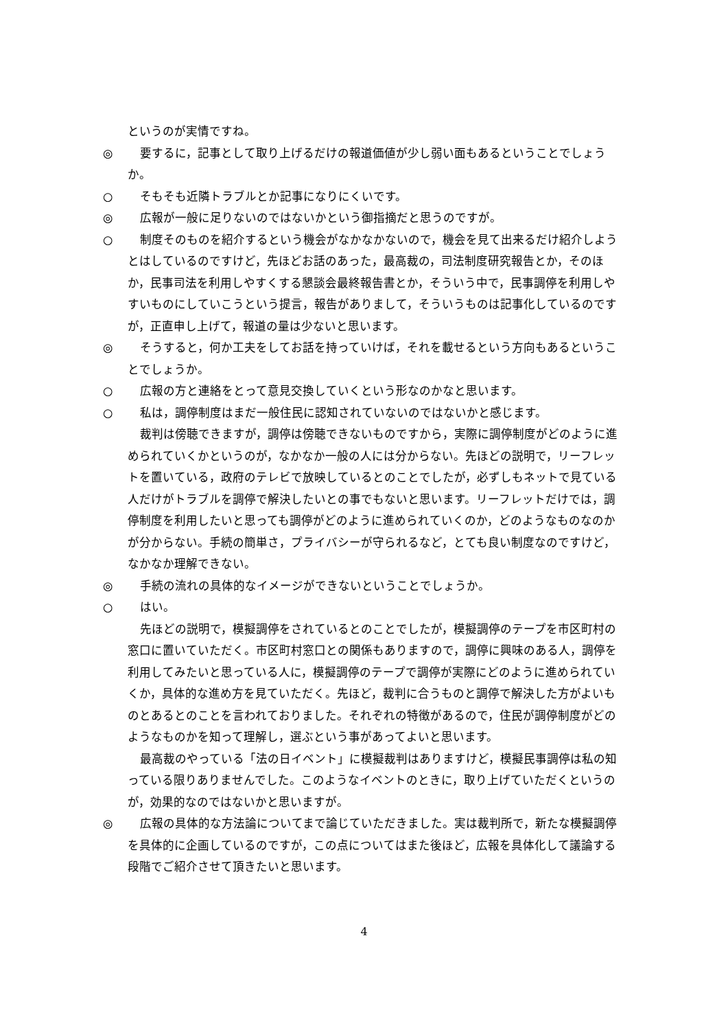というのが実情ですね。
◎ 要するに，記事として取り上げるだけの報道価値が少し弱い面もあるということでしょうか。
○ そもそも近隣トラブルとか記事になりにくいです。
◎ 広報が一般に足りないのではないかという御指摘だと思うのですが。
○ 制度そのものを紹介するという機会がなかなかないので，機会を見て出来るだけ紹介しようとはしているのですけど，先ほどお話のあった，最高裁の，司法制度研究報告とか，そのほか，民事司法を利用しやすくする懇談会最終報告書とか，そういう中で，民事調停を利用しやすいものにしていこうという提言，報告がありまして，そういうものは記事化しているのですが，正直申し上げて，報道の量は少ないと思います。
◎ そうすると，何か工夫をしてお話を持っていけば，それを載せるという方向もあるということでしょうか。
○ 広報の方と連絡をとって意見交換していくという形なのかなと思います。
○ 私は，調停制度はまだ一般住民に認知されていないのではないかと感じます。
裁判は傍聴できますが，調停は傍聴できないものですから，実際に調停制度がどのように進められていくかというのが，なかなか一般の人には分からない。先ほどの説明で，リーフレットを置いている，政府のテレビで放映しているとのことでしたが，必ずしもネットで見ている人だけがトラブルを調停で解決したいとの事でもないと思います。リーフレットだけでは，調停制度を利用したいと思っても調停がどのように進められていくのか，どのようなものなのかが分からない。手続の簡単さ，プライバシーが守られるなど，とても良い制度なのですけど，なかなか理解できない。
◎ 手続の流れの具体的なイメージができないということでしょうか。
○ はい。
先ほどの説明で，模擬調停をされているとのことでしたが，模擬調停のテープを市区町村の窓口に置いていただく。市区町村窓口との関係もありますので，調停に興味のある人，調停を利用してみたいと思っている人に，模擬調停のテープで調停が実際にどのように進められていくか，具体的な進め方を見ていただく。先ほど，裁判に合うものと調停で解決した方がよいものとあるとのことを言われておりました。それぞれの特徴があるので，住民が調停制度がどのようなものかを知って理解し，選ぶという事があってよいと思います。
最高裁のやっている「法の日イベント」に模擬裁判はありますけど，模擬民事調停は私の知っている限りありませんでした。このようなイベントのときに，取り上げていただくというのが，効果的なのではないかと思いますが。
◎ 広報の具体的な方法論についてまで論じていただきました。実は裁判所で，新たな模擬調停を具体的に企画しているのですが，この点についてはまた後ほど，広報を具体化して議論する段階でご紹介させて頂きたいと思います。
4